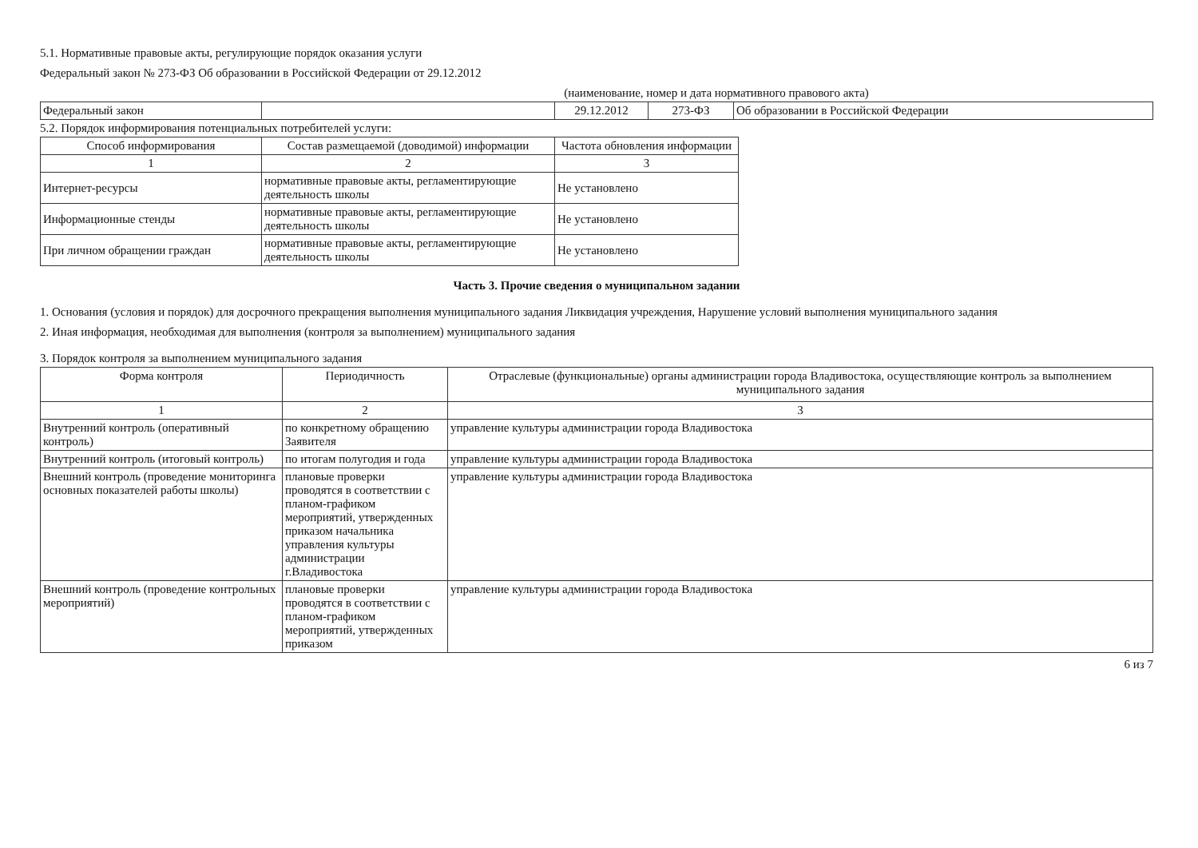5.1. Нормативные правовые акты, регулирующие порядок оказания услуги
Федеральный закон № 273-ФЗ Об образовании в Российской Федерации от 29.12.2012
(наименование, номер и дата нормативного правового акта)
| Федеральный закон | | 29.12.2012 | 273-ФЗ | Об образовании в Российской Федерации |
5.2. Порядок информирования потенциальных потребителей услуги:
| Способ информирования | Состав размещаемой (доводимой) информации | Частота обновления информации |
| --- | --- | --- |
| 1 | 2 | 3 |
| Интернет-ресурсы | нормативные правовые акты, регламентирующие деятельность школы | Не установлено |
| Информационные стенды | нормативные правовые акты, регламентирующие деятельность школы | Не установлено |
| При личном обращении граждан | нормативные правовые акты, регламентирующие деятельность школы | Не установлено |
Часть 3. Прочие сведения о муниципальном задании
1. Основания (условия и порядок) для досрочного прекращения выполнения муниципального задания Ликвидация учреждения, Нарушение условий выполнения муниципального задания
2. Иная информация, необходимая для выполнения (контроля за выполнением) муниципального задания
3. Порядок контроля за выполнением муниципального задания
| Форма контроля | Периодичность | Отраслевые (функциональные) органы администрации города Владивостока, осуществляющие контроль за выполнением муниципального задания |
| --- | --- | --- |
| 1 | 2 | 3 |
| Внутренний контроль (оперативный контроль) | по конкретному обращению Заявителя | управление культуры администрации города Владивостока |
| Внутренний контроль (итоговый контроль) | по итогам полугодия и года | управление культуры администрации города Владивостока |
| Внешний контроль (проведение мониторинга основных показателей работы школы) | плановые проверки проводятся в соответствии с планом-графиком мероприятий, утвержденных приказом начальника управления культуры администрации г.Владивостока | управление культуры администрации города Владивостока |
| Внешний контроль (проведение контрольных мероприятий) | плановые проверки проводятся в соответствии с планом-графиком мероприятий, утвержденных приказом | управление культуры администрации города Владивостока |
6 из 7